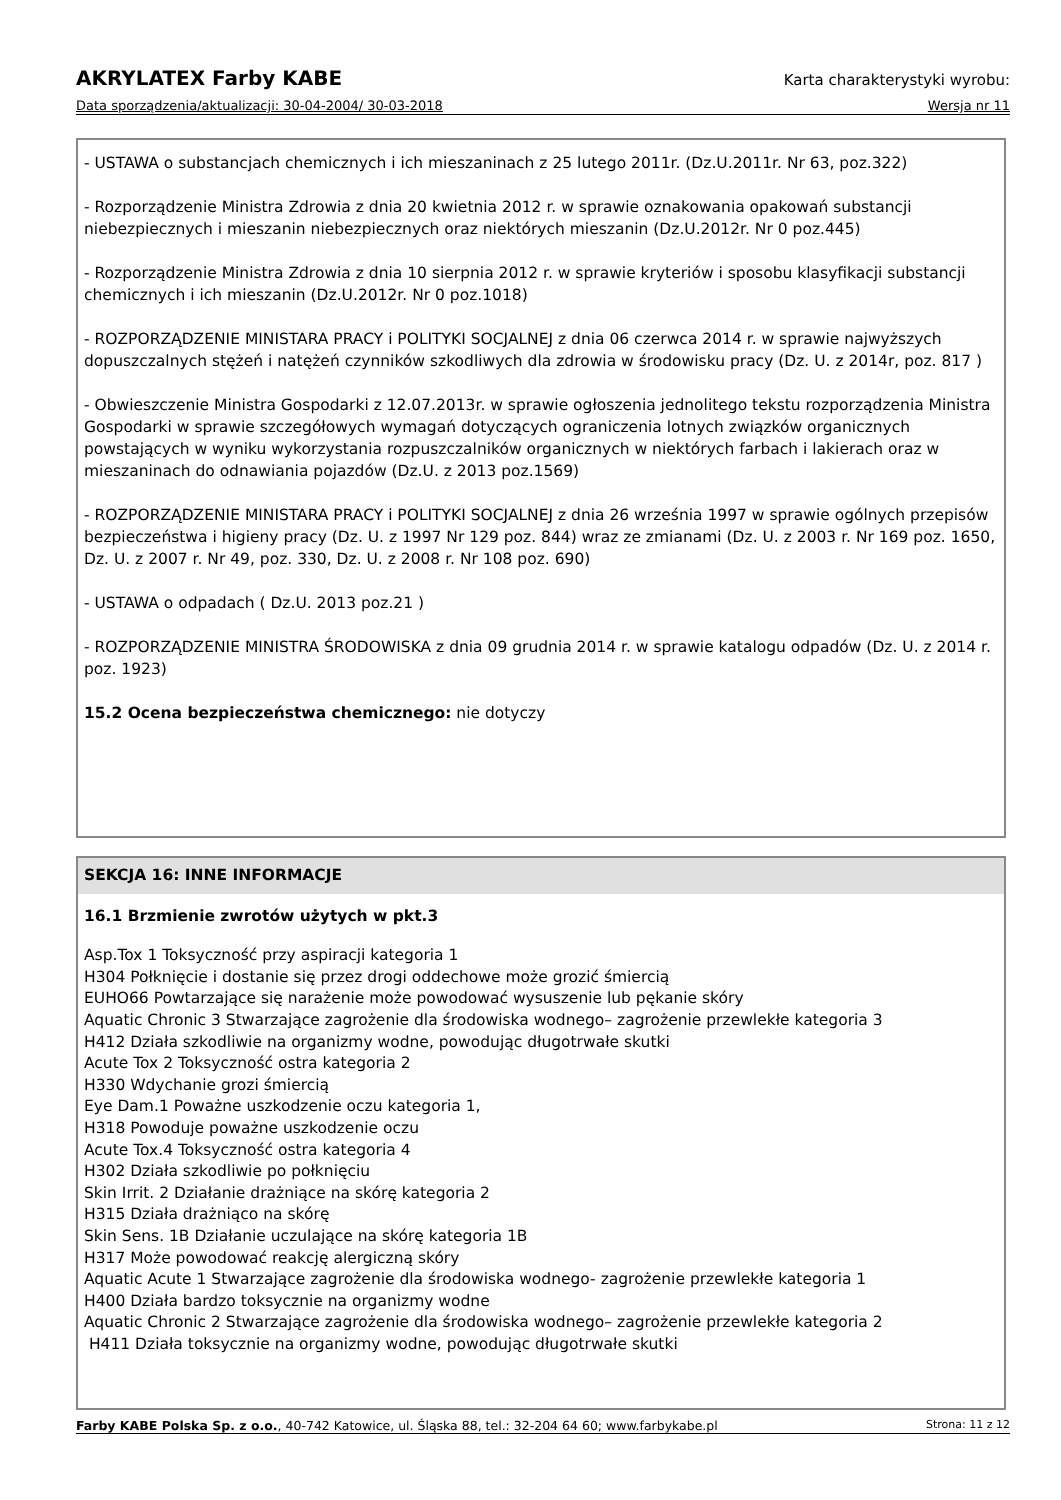AKRYLATEX Farby KABE Karta charakterystyki wyrobu:
Data sporządzenia/aktualizacji: 30-04-2004/ 30-03-2018 Wersja nr 11
- USTAWA o substancjach chemicznych i ich mieszaninach z 25 lutego 2011r. (Dz.U.2011r. Nr 63, poz.322)
- Rozporządzenie Ministra Zdrowia z dnia 20 kwietnia 2012 r. w sprawie oznakowania opakowań substancji niebezpiecznych i mieszanin niebezpiecznych oraz niektórych mieszanin (Dz.U.2012r. Nr 0 poz.445)
- Rozporządzenie Ministra Zdrowia z dnia 10 sierpnia 2012 r. w sprawie kryteriów i sposobu klasyfikacji substancji chemicznych i ich mieszanin (Dz.U.2012r. Nr 0 poz.1018)
- ROZPORZĄDZENIE MINISTARA PRACY i POLITYKI SOCJALNEJ z dnia 06 czerwca 2014 r. w sprawie najwyższych dopuszczalnych stężeń i natężeń czynników szkodliwych dla zdrowia w środowisku pracy (Dz. U. z 2014r, poz. 817 )
- Obwieszczenie Ministra Gospodarki z 12.07.2013r. w sprawie ogłoszenia jednolitego tekstu rozporządzenia Ministra Gospodarki w sprawie szczegółowych wymagań dotyczących ograniczenia lotnych związków organicznych powstających w wyniku wykorzystania rozpuszczalników organicznych w niektórych farbach i lakierach oraz w mieszaninach do odnawiania pojazdów (Dz.U. z 2013 poz.1569)
- ROZPORZĄDZENIE MINISTARA PRACY i POLITYKI SOCJALNEJ z dnia 26 września 1997 w sprawie ogólnych przepisów bezpieczeństwa i higieny pracy (Dz. U. z 1997 Nr 129 poz. 844) wraz ze zmianami (Dz. U. z 2003 r. Nr 169 poz. 1650, Dz. U. z 2007 r. Nr 49, poz. 330, Dz. U. z 2008 r. Nr 108 poz. 690)
- USTAWA o odpadach ( Dz.U. 2013 poz.21 )
- ROZPORZĄDZENIE MINISTRA ŚRODOWISKA z dnia 09 grudnia 2014 r. w sprawie katalogu odpadów (Dz. U. z 2014 r. poz. 1923)
15.2 Ocena bezpieczeństwa chemicznego: nie dotyczy
SEKCJA 16: INNE INFORMACJE
16.1 Brzmienie zwrotów użytych w pkt.3
Asp.Tox 1 Toksyczność przy aspiracji kategoria 1
H304 Połknięcie i dostanie się przez drogi oddechowe może grozić śmiercią
EUHO66 Powtarzające się narażenie może powodować wysuszenie lub pękanie skóry
Aquatic Chronic 3 Stwarzające zagrożenie dla środowiska wodnego– zagrożenie przewlekłe kategoria 3
H412 Działa szkodliwie na organizmy wodne, powodując długotrwałe skutki
Acute Tox 2 Toksyczność ostra kategoria 2
H330 Wdychanie grozi śmiercią
Eye Dam.1 Poważne uszkodzenie oczu kategoria 1,
H318 Powoduje poważne uszkodzenie oczu
Acute Tox.4 Toksyczność ostra kategoria 4
H302 Działa szkodliwie po połknięciu
Skin Irrit. 2 Działanie drażniące na skórę kategoria 2
H315 Działa drażniąco na skórę
Skin Sens. 1B Działanie uczulające na skórę kategoria 1B
H317 Może powodować reakcję alergiczną skóry
Aquatic Acute 1 Stwarzające zagrożenie dla środowiska wodnego- zagrożenie przewlekłe kategoria 1
H400 Działa bardzo toksycznie na organizmy wodne
Aquatic Chronic 2 Stwarzające zagrożenie dla środowiska wodnego– zagrożenie przewlekłe kategoria 2
H411 Działa toksycznie na organizmy wodne, powodując długotrwałe skutki
Farby KABE Polska Sp. z o.o., 40-742 Katowice, ul. Śląska 88, tel.: 32-204 64 60; www.farbykabe.pl Strona: 11 z 12